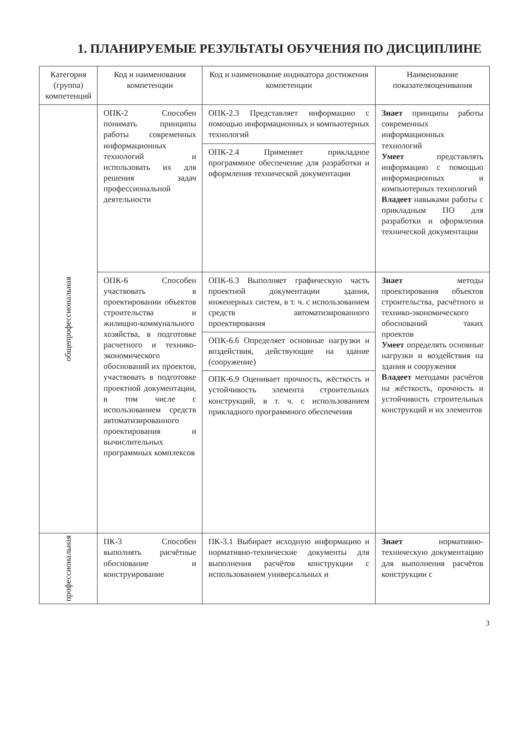1. ПЛАНИРУЕМЫЕ РЕЗУЛЬТАТЫ ОБУЧЕНИЯ ПО ДИСЦИПЛИНЕ
| Категория (группа) компетенций | Код и наименования компетенции | Код и наименование индикатора достижения компетенции | Наименование показателяоценивания |
| --- | --- | --- | --- |
| общепрофессиональная | ОПК-2 Способен понимать принципы работы современных информационных технологий и использовать их для решения задач профессиональной деятельности | ОПК-2.3 Представляет информацию с помощью информационных и компьютерных технологий | Знает принципы работы современных информационных технологий Умеет представлять информацию с помощью информационных и компьютерных технологий Владеет навыками работы с прикладным ПО для разработки и оформления технической документации |
| | | ОПК-2.4 Применяет прикладное программное обеспечение для разработки и оформления технической документации | |
| | ОПК-6 Способен участвовать в проектировании объектов строительства и жилищно-коммунального хозяйства, в подготовке расчетного и технико-экономического обоснований их проектов, участвовать в подготовке проектной документации, в том числе с использованием средств автоматизированного проектирования и вычислительных программных комплексов | ОПК-6.3 Выполняет графическую часть проектной документации здания, инженерных систем, в т. ч. с использованием средств автоматизированного проектирования | Знает методы проектирования объектов строительства, расчётного и технико-экономического обоснований таких проектов Умеет определять основные нагрузки и воздействия на здания и сооружения Владеет методами расчётов на жёсткость, прочность и устойчивость строительных конструкций и их элементов |
| | | ОПК-6.6 Определяет основные нагрузки и воздействия, действующие на здание (сооружение) | |
| | | ОПК-6.9 Оценивает прочность, жёсткость и устойчивость элемента строительных конструкций, в т. ч. с использованием прикладного программного обеспечения | |
| профессиональная | ПК-3 Способен выполнять расчётные обоснование и конструирование | ПК-3.1 Выбирает исходную информацию и нормативно-технические документы для выполнения расчётов конструкции с использованием универсальных и | Знает нормативно-техническую документацию для выполнения расчётов конструкции с |
3